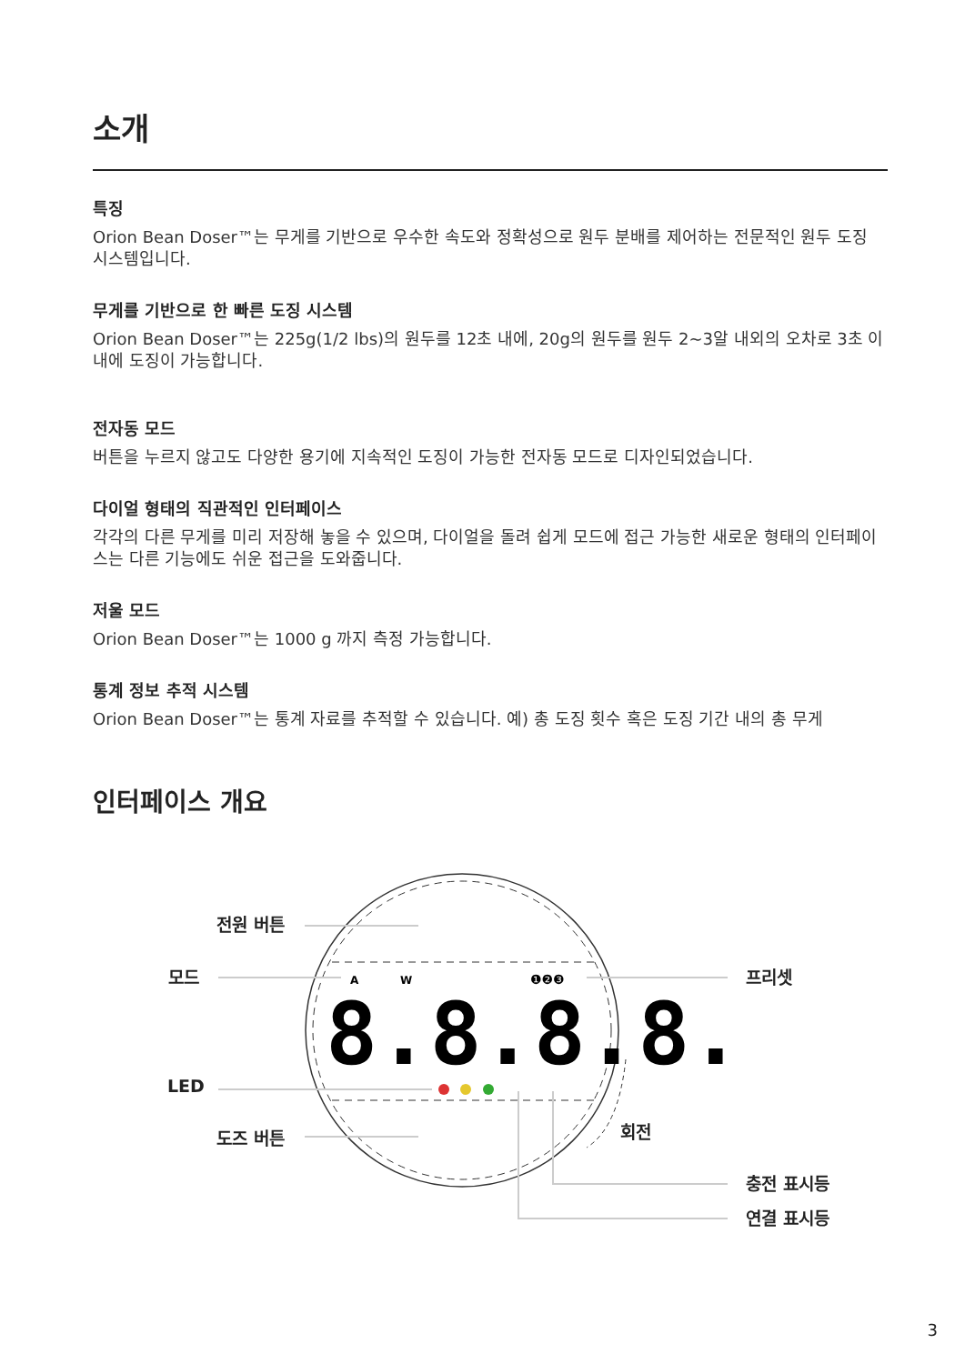소개
특징
Orion Bean Doser™는 무게를 기반으로 우수한 속도와 정확성으로 원두 분배를 제어하는 전문적인 원두 도징 시스템입니다.
무게를 기반으로 한 빠른 도징 시스템
Orion Bean Doser™는 225g(1/2 lbs)의 원두를 12초 내에, 20g의 원두를 원두 2~3알 내외의 오차로 3초 이내에 도징이 가능합니다.
전자동 모드
버튼을 누르지 않고도 다양한 용기에 지속적인 도징이 가능한 전자동 모드로 디자인되었습니다.
다이얼 형태의 직관적인 인터페이스
각각의 다른 무게를 미리 저장해 놓을 수 있으며, 다이얼을 돌려 쉽게 모드에 접근 가능한 새로운 형태의 인터페이스는 다른 기능에도 쉬운 접근을 도와줍니다.
저울 모드
Orion Bean Doser™는 1000 g 까지 측정 가능합니다.
통계 정보 추적 시스템
Orion Bean Doser™는 통계 자료를 추적할 수 있습니다. 예) 총 도징 횟수 혹은 도징 기간 내의 총 무게
인터페이스 개요
8.8.8.8.
A
W
❶❷❸
전원 버튼
모드 프리셋
LED
도즈 버튼 회전
충전 표시등
연결 표시등
3